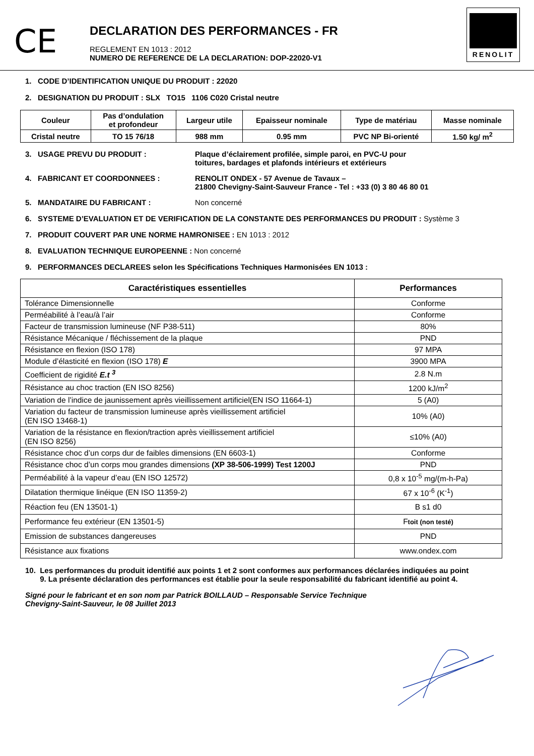CE
DECLARATION DES PERFORMANCES - FR
REGLEMENT EN 1013 : 2012
NUMERO DE REFERENCE DE LA DECLARATION: DOP-22020-V1
RENOLIT
1. CODE D’IDENTIFICATION UNIQUE DU PRODUIT : 22020
2. DESIGNATION DU PRODUIT : SLX TO15 1106 C020 Cristal neutre
| Couleur | Pas d’ondulation et profondeur | Largeur utile | Epaisseur nominale | Type de matériau | Masse nominale |
| --- | --- | --- | --- | --- | --- |
| Cristal neutre | TO 15 76/18 | 988 mm | 0.95 mm | PVC NP Bi-orienté | 1.50 kg/ m<sup>2</sup> |
3. USAGE PREVU DU PRODUIT : Plaque d’éclairement profilée, simple paroi, en PVC-U pour
toitures, bardages et plafonds intérieurs et extérieurs
4. FABRICANT ET COORDONNEES : RENOLIT ONDEX - 57 Avenue de Tavaux –
21800 Chevigny-Saint-Sauveur France - Tel : +33 (0) 3 80 46 80 01
5. MANDATAIRE DU FABRICANT : Non concerné
6. SYSTEME D’EVALUATION ET DE VERIFICATION DE LA CONSTANTE DES PERFORMANCES DU PRODUIT : Système 3
7. PRODUIT COUVERT PAR UNE NORME HAMRONISEE : EN 1013 : 2012
8. EVALUATION TECHNIQUE EUROPEENNE : Non concerné
9. PERFORMANCES DECLAREES selon les Spécifications Techniques Harmonisées EN 1013 :
| Caractéristiques essentielles | Performances |
| --- | --- |
| Tolérance Dimensionnelle | Conforme |
| Perméabilité à l’eau/à l’air | Conforme |
| Facteur de transmission lumineuse (NF P38-511) | 80% |
| Résistance Mécanique / fléchissement de la plaque | PND |
| Résistance en flexion (ISO 178) | 97 MPA |
| Module d’élasticité en flexion (ISO 178) E | 3900 MPA |
| Coefficient de rigidité E.t <sup>3</sup> | 2.8 N.m |
| Résistance au choc traction (EN ISO 8256) | 1200 kJ/m<sup>2</sup> |
| Variation de l’indice de jaunissement après vieillissement artificiel(EN ISO 11664-1) | 5 (A0) |
| Variation du facteur de transmission lumineuse après vieillissement artificiel (EN ISO 13468-1) | 10% (A0) |
| Variation de la résistance en flexion/traction après vieillissement artificiel (EN ISO 8256) | ≤10% (A0) |
| Résistance choc d’un corps dur de faibles dimensions (EN 6603-1) | Conforme |
| Résistance choc d’un corps mou grandes dimensions (XP 38-506-1999) Test 1200J | PND |
| Perméabilité à la vapeur d’eau (EN ISO 12572) | 0,8 x 10<sup>-5</sup> mg/(m-h-Pa) |
| Dilatation thermique linéique (EN ISO 11359-2) | 67 x 10<sup>-6</sup> (K<sup>-1</sup>) |
| Réaction feu (EN 13501-1) | B s1 d0 |
| Performance feu extérieur (EN 13501-5) | F toit (non testé) |
| Emission de substances dangereuses | PND |
| Résistance aux fixations | www.ondex.com |
10. Les performances du produit identifié aux points 1 et 2 sont conformes aux performances déclarées indiquées au point
9. La présente déclaration des performances est établie pour la seule responsabilité du fabricant identifié au point 4.
Signé pour le fabricant et en son nom par Patrick BOILLAUD – Responsable Service Technique
Chevigny-Saint-Sauveur, le 08 Juillet 2013